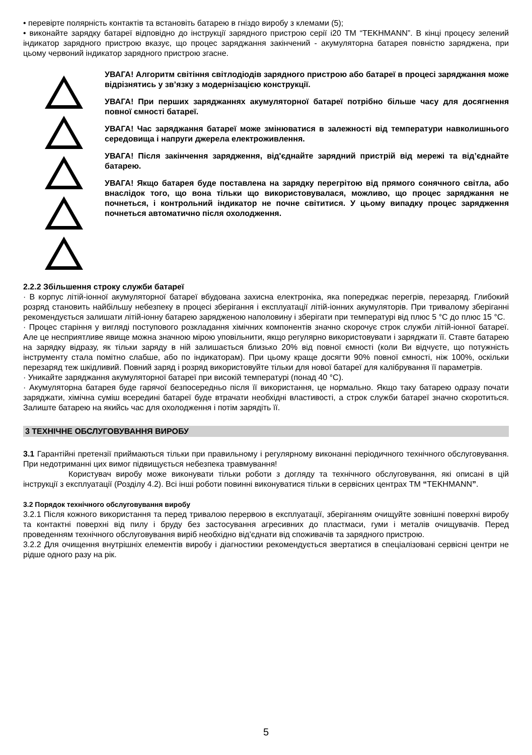• перевірте полярність контактів та встановіть батарею в гніздо виробу з клемами (5);
• виконайте зарядку батареї відповідно до інструкції зарядного пристрою серії i20 ТМ “TEKHMANN”. В кінці процесу зелений індикатор зарядного пристрою вказує, що процес заряджання закінчений - акумуляторна батарея повністю заряджена, при цьому червоний індикатор зарядного пристрою згасне.
УВАГА! Алгоритм світіння світлодіодів зарядного пристрою або батареї в процесі заряджання може відрізнятись у зв’язку з модернізацією конструкції.
УВАГА! При перших заряджаннях акумуляторної батареї потрібно більше часу для досягнення повної ємності батареї.
УВАГА! Час заряджання батареї може змінюватися в залежності від температури навколишнього середовища і напруги джерела електроживлення.
УВАГА! Після закінчення зарядження, від'єднайте зарядний пристрій від мережі та від’єднайте батарею.
УВАГА! Якщо батарея буде поставлена на зарядку перегрітою від прямого сонячного світла, або внаслідок того, що вона тільки що використовувалася, можливо, що процес заряджання не почнеться, і контрольний індикатор не почне світитися. У цьому випадку процес зарядження почнеться автоматично після охолодження.
2.2.2 Збільшення строку служби батареї
· В корпус літій-іонної акумуляторної батареї вбудована захисна електроніка, яка попереджає перегрів, перезаряд. Глибокий розряд становить найбільшу небезпеку в процесі зберігання і експлуатації літій-іонних акумуляторів. При тривалому зберіганні рекомендується залишати літій-іонну батарею зарядженою наполовину і зберігати при температурі від плюс 5 °C до плюс 15 °C.
· Процес старіння у вигляді поступового розкладання хімічних компонентів значно скорочує строк служби літій-іонної батареї. Але це несприятливе явище можна значною мірою уповільнити, якщо регулярно використовувати і заряджати її. Ставте батарею на зарядку відразу, як тільки заряду в ній залишається близько 20% від повної ємності (коли Ви відчуєте, що потужність інструменту стала помітно слабше, або по індикаторам). При цьому краще досягти 90% повної ємності, ніж 100%, оскільки перезаряд теж шкідливий. Повний заряд і розряд використовуйте тільки для нової батареї для калібрування її параметрів.
· Уникайте заряджання акумуляторної батареї при високій температурі (понад 40 °C).
· Акумуляторна батарея буде гарячої безпосередньо після її використання, це нормально. Якщо таку батарею одразу почати заряджати, хімічна суміш всередині батареї буде втрачати необхідні властивості, а строк служби батареї значно скоротиться. Залиште батарею на якийсь час для охолодження і потім зарядіть її.
3 ТЕХНІЧНЕ ОБСЛУГОВУВАННЯ ВИРОБУ
3.1 Гарантійні претензії приймаються тільки при правильному і регулярному виконанні періодичного технічного обслуговування. При недотриманні цих вимог підвищується небезпека травмування!
Користувач виробу може виконувати тільки роботи з догляду та технічного обслуговування, які описані в цій інструкції з експлуатації (Розділу 4.2). Всі інші роботи повинні виконуватися тільки в сервісних центрах ТМ “TEKHMANN”.
3.2 Порядок технічного обслуговування виробу
3.2.1 Після кожного використання та перед тривалою перервою в експлуатації, зберіганням очищуйте зовнішні поверхні виробу та контактні поверхні від пилу і бруду без застосування агресивних до пластмаси, гуми і металів очищувачів. Перед проведенням технічного обслуговування виріб необхідно від’єднати від споживачів та зарядного пристрою.
3.2.2 Для очищення внутрішніх елементів виробу і діагностики рекомендується звертатися в спеціалізовані сервісні центри не рідше одного разу на рік.
5